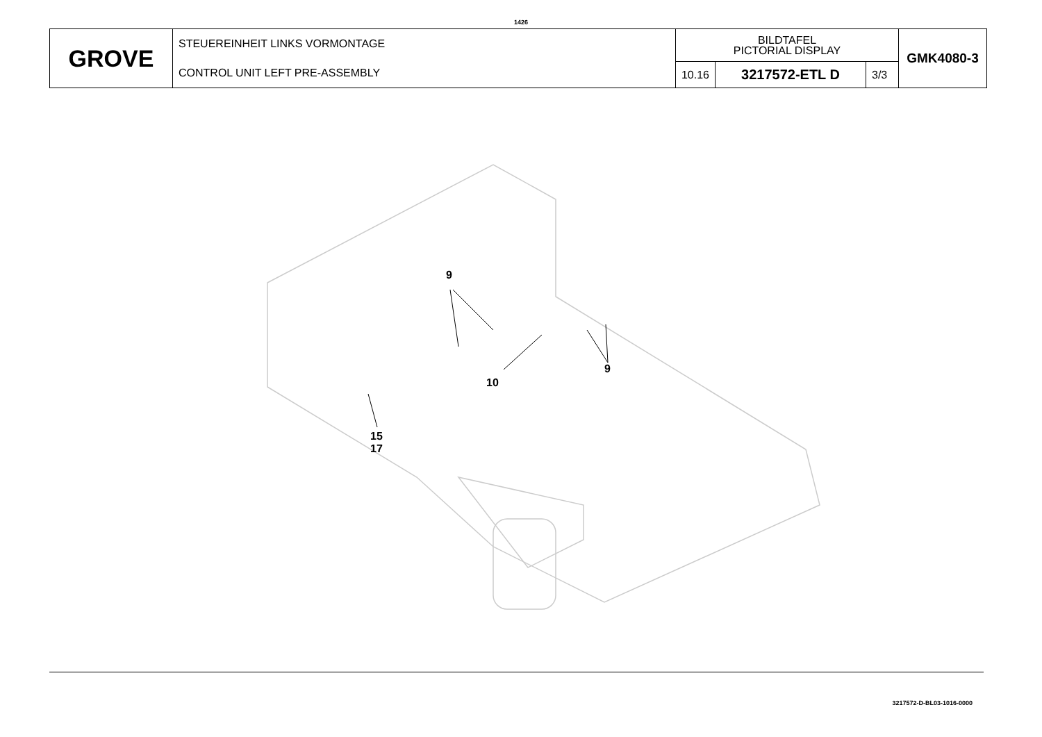1426
| GROVE | STEUEREINHEIT LINKS VORMONTAGE CONTROL UNIT LEFT PRE-ASSEMBLY | BILDTAFEL PICTORIAL DISPLAY | | | GMK4080-3 |
| | | 10.16 | 3217572-ETL D | 3/3 | |
9
9
10
15
17
3217572-D-BL03-1016-0000